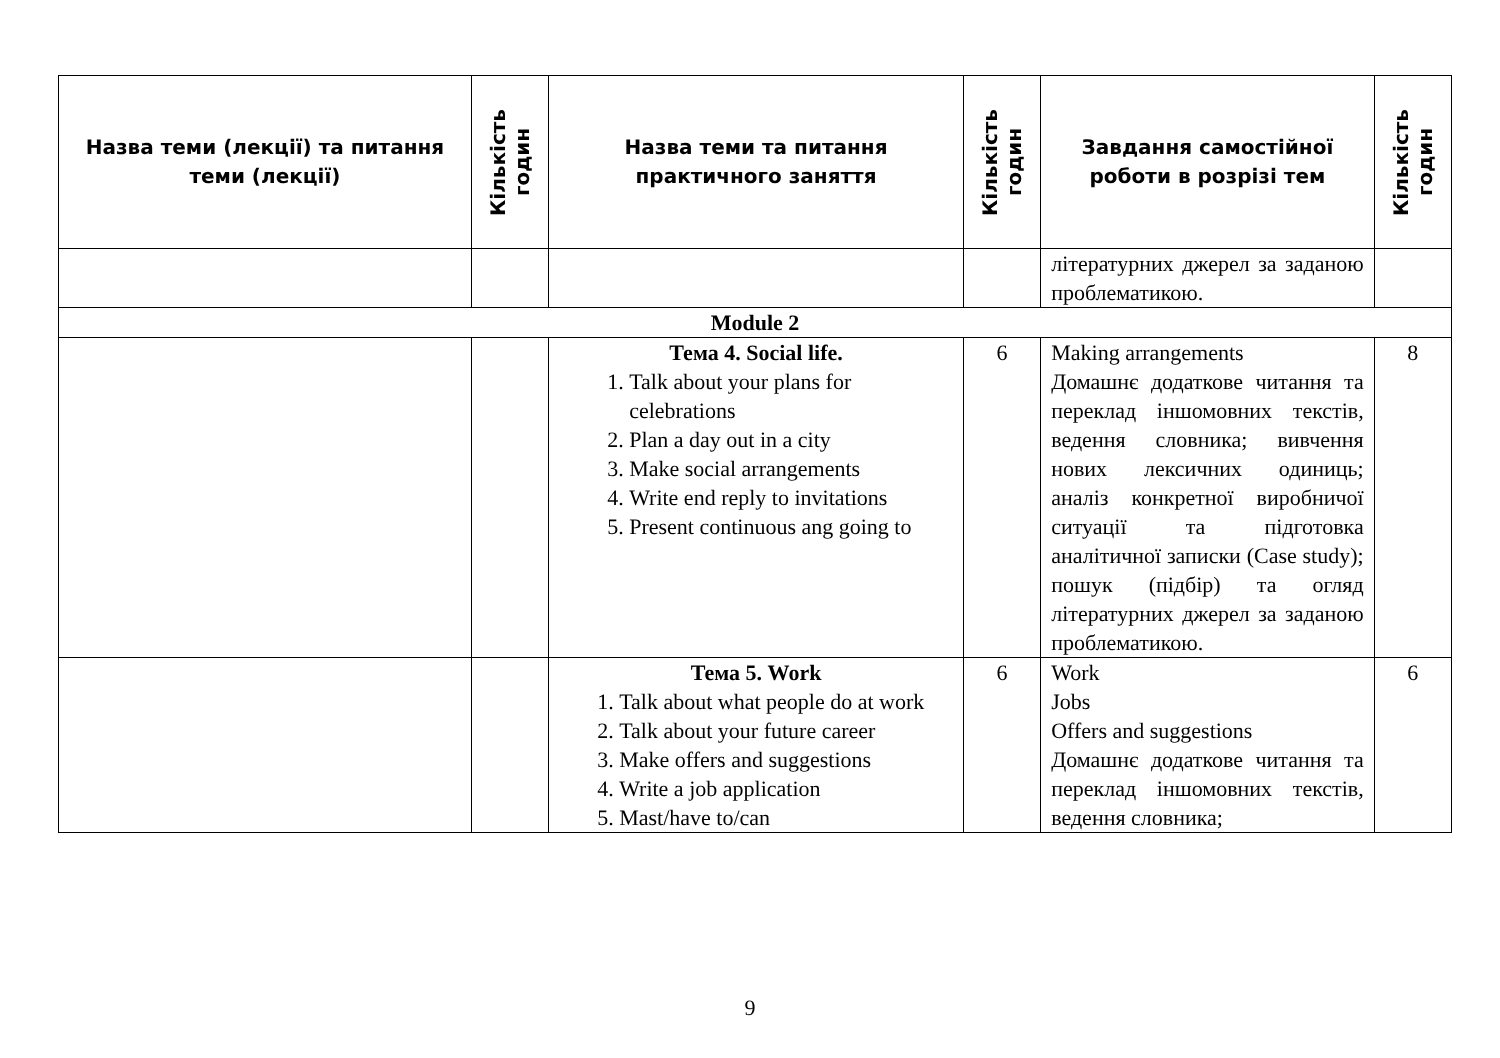| Назва теми (лекції) та питання теми (лекції) | Кількість годин | Назва теми та питання практичного заняття | Кількість годин | Завдання самостійної роботи в розрізі тем | Кількість годин |
| --- | --- | --- | --- | --- | --- |
| | | | | літературних джерел за заданою проблематикою. | |
| Module 2 | | | | | |
| | | Тема 4. Social life. 1. Talk about your plans for celebrations 2. Plan a day out in a city 3. Make social arrangements 4. Write end reply to invitations 5. Present continuous ang going to | 6 | Making arrangements Домашнє додаткове читання та переклад іншомовних текстів, ведення словника; вивчення нових лексичних одиниць; аналіз конкретної виробничої ситуації та підготовка аналітичної записки (Case study); пошук (підбір) та огляд літературних джерел за заданою проблематикою. | 8 |
| | | Тема 5. Work 1. Talk about what people do at work 2. Talk about your future career 3. Make offers and suggestions 4. Write a job application 5. Mast/have to/can | 6 | Work Jobs Offers and suggestions Домашнє додаткове читання та переклад іншомовних текстів, ведення словника; | 6 |
9